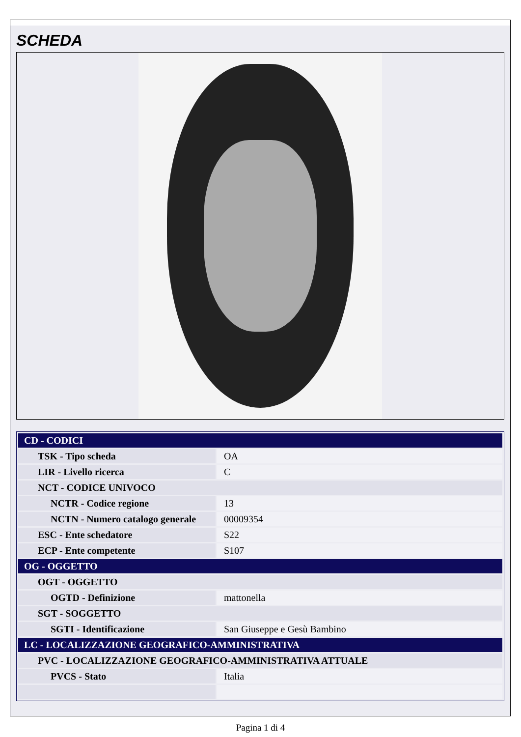SCHEDA
| CD - CODICI | |
| TSK - Tipo scheda | OA |
| LIR - Livello ricerca | C |
| NCT - CODICE UNIVOCO | |
| NCTR - Codice regione | 13 |
| NCTN - Numero catalogo generale | 00009354 |
| ESC - Ente schedatore | S22 |
| ECP - Ente competente | S107 |
| OG - OGGETTO | |
| OGT - OGGETTO | |
| OGTD - Definizione | mattonella |
| SGT - SOGGETTO | |
| SGTI - Identificazione | San Giuseppe e Gesù Bambino |
| LC - LOCALIZZAZIONE GEOGRAFICO-AMMINISTRATIVA | |
| PVC - LOCALIZZAZIONE GEOGRAFICO-AMMINISTRATIVA ATTUALE | |
| PVCS - Stato | Italia |
Pagina 1 di 4